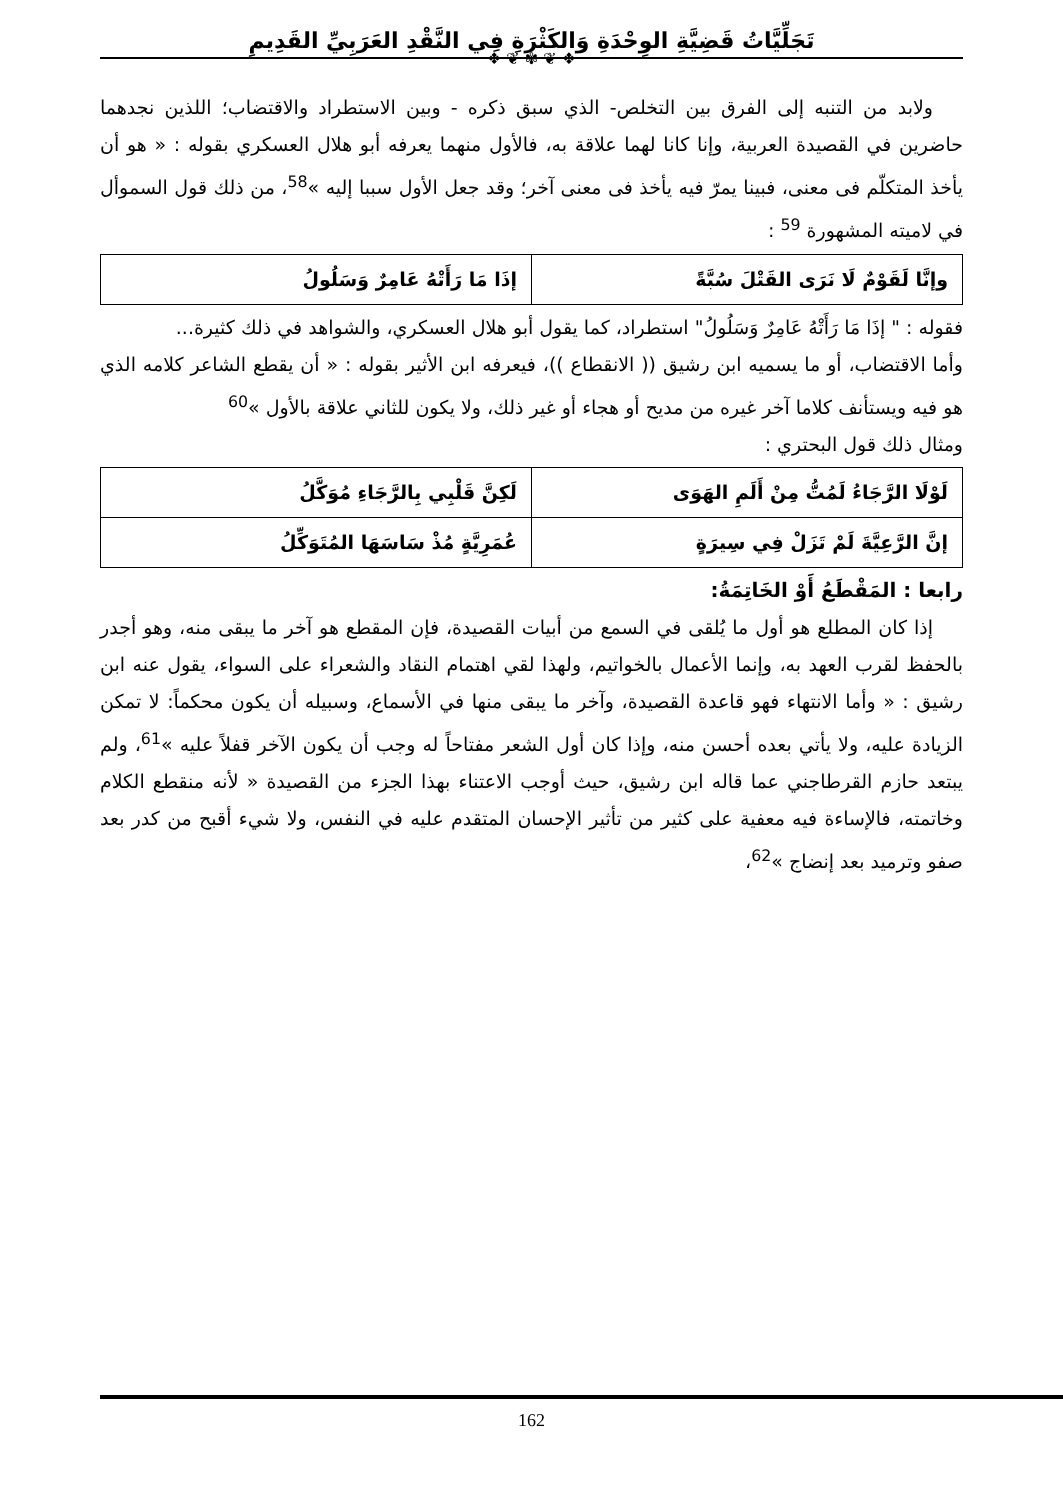تَجَلِّيَّاتُ قَضِيَّةِ الوِحْدَةِ وَالكَثْرَةِ فِي النَّقْدِ العَرَبِيِّ القَدِيمِ
❖ ❦ ✾ ❦ ❖
ولابد من التنبه إلى الفرق بين التخلص- الذي سبق ذكره - وبين الاستطراد والاقتضاب؛ اللذين نجدهما حاضرين في القصيدة العربية، وإنا كانا لهما علاقة به، فالأول منهما يعرفه أبو هلال العسكري بقوله : « هو أن يأخذ المتكلّم فى معنى، فبينا يمرّ فيه يأخذ فى معنى آخر؛ وقد جعل الأول سببا إليه »<sup>58</sup>، من ذلك قول السموأل في لاميته المشهورة <sup>59</sup> :
| وإنَّا لَقَوْمٌ لَا نَرَى القَتْلَ سُبَّةً | إذَا مَا رَأَتْهُ عَامِرٌ وَسَلُولُ |
فقوله : " إذَا مَا رَأَتْهُ عَامِرٌ وَسَلُولُ" استطراد، كما يقول أبو هلال العسكري، والشواهد في ذلك كثيرة...
وأما الاقتضاب، أو ما يسميه ابن رشيق (( الانقطاع ))، فيعرفه ابن الأثير بقوله : « أن يقطع الشاعر كلامه الذي هو فيه ويستأنف كلاما آخر غيره من مديح أو هجاء أو غير ذلك، ولا يكون للثاني علاقة بالأول »<sup>60</sup>
ومثال ذلك قول البحتري :
| لَوْلَا الرَّجَاءُ لَمُتُّ مِنْ أَلَمِ الهَوَى | لَكِنَّ قَلْبِي بِالرَّجَاءِ مُوَكَّلُ |
| إنَّ الرَّعِيَّةَ لَمْ تَزَلْ فِي سِيرَةٍ | عُمَرِيَّةٍ مُذْ سَاسَهَا المُتَوَكِّلُ |
رابعا : المَقْطَعُ أَوْ الخَاتِمَةُ:
إذا كان المطلع هو أول ما يُلقى في السمع من أبيات القصيدة، فإن المقطع هو آخر ما يبقى منه، وهو أجدر بالحفظ لقرب العهد به، وإنما الأعمال بالخواتيم، ولهذا لقي اهتمام النقاد والشعراء على السواء، يقول عنه ابن رشيق : « وأما الانتهاء فهو قاعدة القصيدة، وآخر ما يبقى منها في الأسماع، وسبيله أن يكون محكماً: لا تمكن الزيادة عليه، ولا يأتي بعده أحسن منه، وإذا كان أول الشعر مفتاحاً له وجب أن يكون الآخر قفلاً عليه »<sup>61</sup>، ولم يبتعد حازم القرطاجني عما قاله ابن رشيق، حيث أوجب الاعتناء بهذا الجزء من القصيدة « لأنه منقطع الكلام وخاتمته، فالإساءة فيه معفية على كثير من تأثير الإحسان المتقدم عليه في النفس، ولا شيء أقبح من كدر بعد صفو وترميد بعد إنضاج »<sup>62</sup>،
162